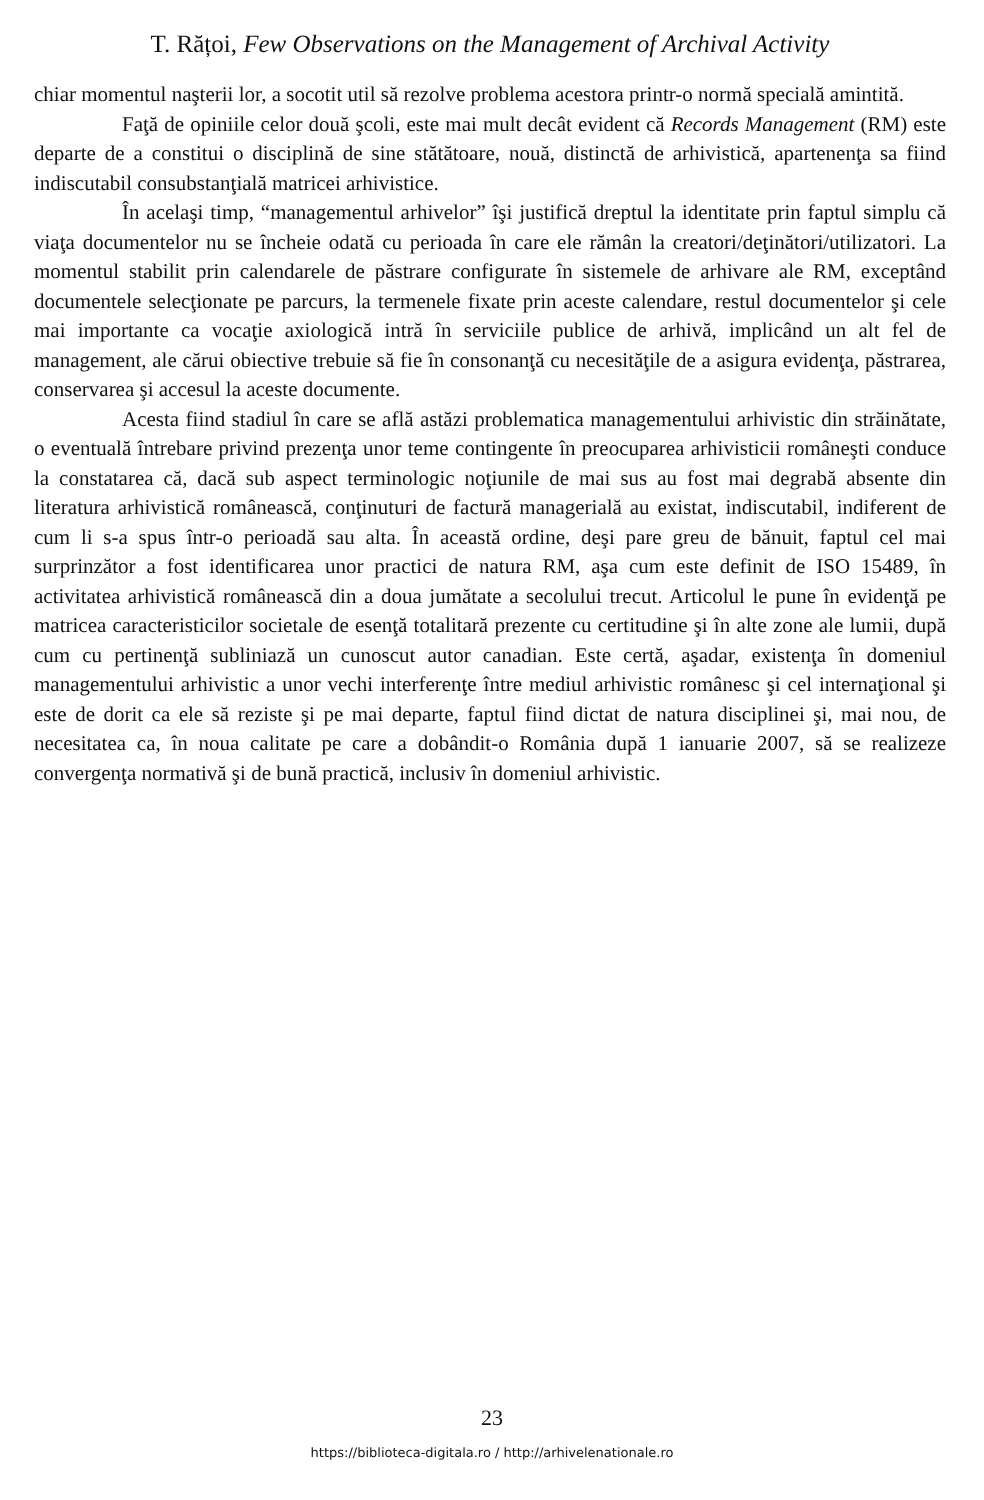T. Rățoi, Few Observations on the Management of Archival Activity
chiar momentul naşterii lor, a socotit util să rezolve problema acestora printr-o normă specială amintită.
Faţă de opiniile celor două şcoli, este mai mult decât evident că Records Management (RM) este departe de a constitui o disciplină de sine stătătoare, nouă, distinctă de arhivistică, apartenenţa sa fiind indiscutabil consubstanţială matricei arhivistice.
În acelaşi timp, “managementul arhivelor” îşi justifică dreptul la identitate prin faptul simplu că viaţa documentelor nu se încheie odată cu perioada în care ele rămân la creatori/deţinători/utilizatori. La momentul stabilit prin calendarele de păstrare configurate în sistemele de arhivare ale RM, exceptând documentele selecţionate pe parcurs, la termenele fixate prin aceste calendare, restul documentelor şi cele mai importante ca vocaţie axiologică intră în serviciile publice de arhivă, implicând un alt fel de management, ale cărui obiective trebuie să fie în consonanţă cu necesităţile de a asigura evidenţa, păstrarea, conservarea şi accesul la aceste documente.
Acesta fiind stadiul în care se află astăzi problematica managementului arhivistic din străinătate, o eventuală întrebare privind prezenţa unor teme contingente în preocuparea arhivisticii româneşti conduce la constatarea că, dacă sub aspect terminologic noţiunile de mai sus au fost mai degrabă absente din literatura arhivistică românească, conţinuturi de factură managerială au existat, indiscutabil, indiferent de cum li s-a spus într-o perioadă sau alta. În această ordine, deşi pare greu de bănuit, faptul cel mai surprinzător a fost identificarea unor practici de natura RM, aşa cum este definit de ISO 15489, în activitatea arhivistică românească din a doua jumătate a secolului trecut. Articolul le pune în evidenţă pe matricea caracteristicilor societale de esenţă totalitară prezente cu certitudine şi în alte zone ale lumii, după cum cu pertinenţă subliniază un cunoscut autor canadian. Este certă, aşadar, existenţa în domeniul managementului arhivistic a unor vechi interferenţe între mediul arhivistic românesc şi cel internaţional şi este de dorit ca ele să reziste şi pe mai departe, faptul fiind dictat de natura disciplinei şi, mai nou, de necesitatea ca, în noua calitate pe care a dobândit-o România după 1 ianuarie 2007, să se realizeze convergenţa normativă şi de bună practică, inclusiv în domeniul arhivistic.
23
https://biblioteca-digitala.ro / http://arhivelenationale.ro